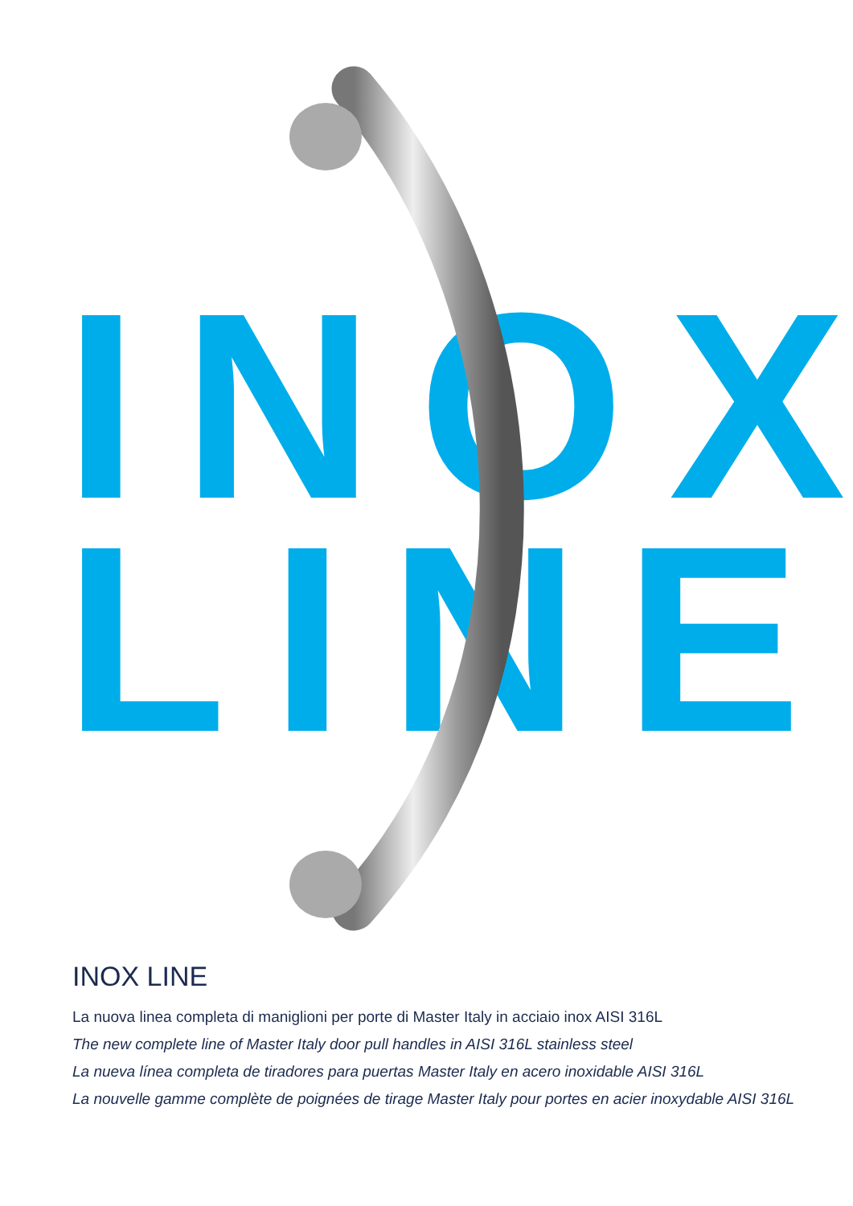INOX
LINE
INOX LINE
La nuova linea completa di maniglioni per porte di Master Italy in acciaio inox AISI 316L
The new complete line of Master Italy door pull handles in AISI 316L stainless steel
La nueva línea completa de tiradores para puertas Master Italy en acero inoxidable AISI 316L
La nouvelle gamme complète de poignées de tirage Master Italy pour portes en acier inoxydable AISI 316L